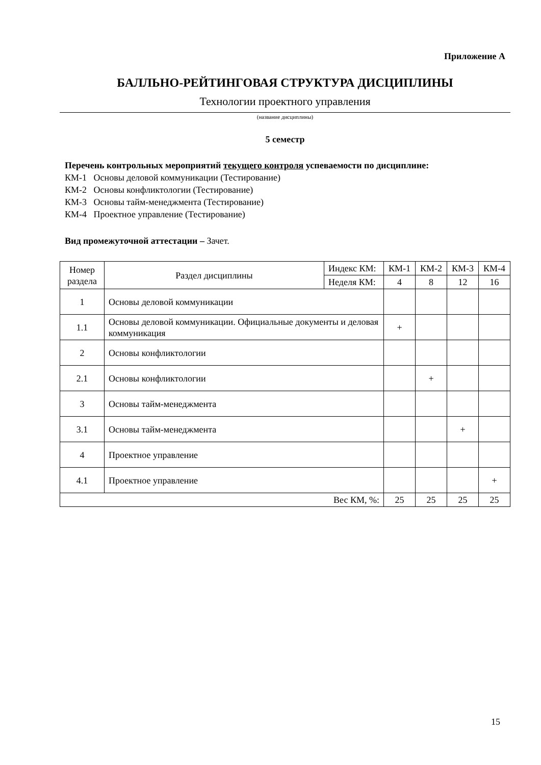Приложение А
БАЛЛЬНО-РЕЙТИНГОВАЯ СТРУКТУРА ДИСЦИПЛИНЫ
Технологии проектного управления
(название дисциплины)
5 семестр
Перечень контрольных мероприятий текущего контроля успеваемости по дисциплине:
КМ-1 Основы деловой коммуникации (Тестирование)
КМ-2 Основы конфликтологии (Тестирование)
КМ-3 Основы тайм-менеджмента (Тестирование)
КМ-4 Проектное управление (Тестирование)
Вид промежуточной аттестации – Зачет.
| Номер раздела | Раздел дисциплины | Индекс КМ: | КМ-1 | КМ-2 | КМ-3 | КМ-4 |
| --- | --- | --- | --- | --- | --- | --- |
| | | Неделя КМ: | 4 | 8 | 12 | 16 |
| 1 | Основы деловой коммуникации | | | | | |
| 1.1 | Основы деловой коммуникации. Официальные документы и деловая коммуникация | | + | | | |
| 2 | Основы конфликтологии | | | | | |
| 2.1 | Основы конфликтологии | | | + | | |
| 3 | Основы тайм-менеджмента | | | | | |
| 3.1 | Основы тайм-менеджмента | | | | + | |
| 4 | Проектное управление | | | | | |
| 4.1 | Проектное управление | | | | | + |
| Вес КМ, %: | | | 25 | 25 | 25 | 25 |
15